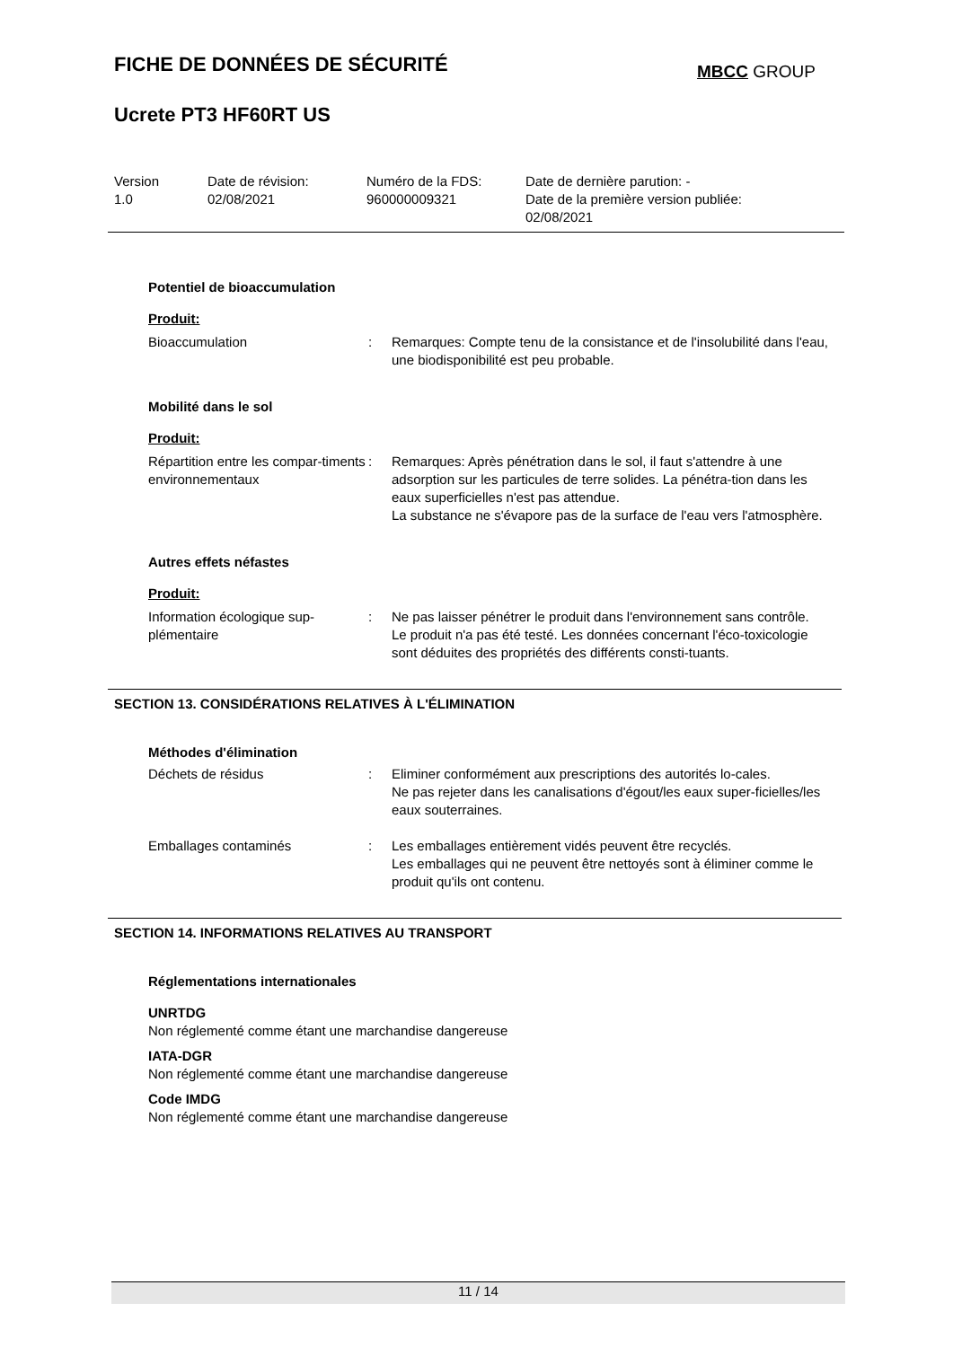FICHE DE DONNÉES DE SÉCURITÉ MBCC GROUP
Ucrete PT3 HF60RT US
Version
1.0
Date de révision:
02/08/2021
Numéro de la FDS:
960000009321
Date de dernière parution: -
Date de la première version publiée:
02/08/2021
Potentiel de bioaccumulation
Produit:
Bioaccumulation : Remarques: Compte tenu de la consistance et de l'insolubilité dans l'eau, une biodisponibilité est peu probable.
Mobilité dans le sol
Produit:
Répartition entre les compar-timents environnementaux
: Remarques: Après pénétration dans le sol, il faut s'attendre à une adsorption sur les particules de terre solides. La pénétra-tion dans les eaux superficielles n'est pas attendue.
La substance ne s'évapore pas de la surface de l'eau vers l'atmosphère.
Autres effets néfastes
Produit:
Information écologique sup-plémentaire
: Ne pas laisser pénétrer le produit dans l'environnement sans contrôle.
Le produit n'a pas été testé. Les données concernant l'éco-toxicologie sont déduites des propriétés des différents consti-tuants.
SECTION 13. CONSIDÉRATIONS RELATIVES À L'ÉLIMINATION
Méthodes d'élimination
Déchets de résidus : Eliminer conformément aux prescriptions des autorités lo-cales.
Ne pas rejeter dans les canalisations d'égout/les eaux super-ficielles/les eaux souterraines.
Emballages contaminés : Les emballages entièrement vidés peuvent être recyclés.
Les emballages qui ne peuvent être nettoyés sont à éliminer comme le produit qu'ils ont contenu.
SECTION 14. INFORMATIONS RELATIVES AU TRANSPORT
Réglementations internationales
UNRTDG
Non réglementé comme étant une marchandise dangereuse
IATA-DGR
Non réglementé comme étant une marchandise dangereuse
Code IMDG
Non réglementé comme étant une marchandise dangereuse
11 / 14